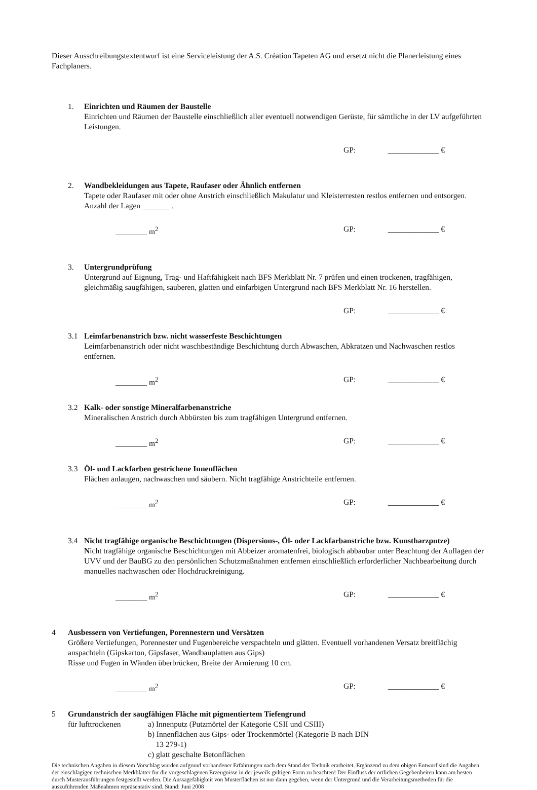Dieser Ausschreibungstextentwurf ist eine Serviceleistung der A.S. Création Tapeten AG und ersetzt nicht die Planerleistung eines Fachplaners.
1. Einrichten und Räumen der Baustelle
Einrichten und Räumen der Baustelle einschließlich aller eventuell notwendigen Gerüste, für sämtliche in der LV aufgeführten Leistungen.
GP: _____________ €
2. Wandbekleidungen aus Tapete, Raufaser oder Ähnlich entfernen
Tapete oder Raufaser mit oder ohne Anstrich einschließlich Makulatur und Kleisterresten restlos entfernen und entsorgen. Anzahl der Lagen _______ .
________ m<sup>2</sup> GP: _____________ €
3. Untergrundprüfung
Untergrund auf Eignung, Trag- und Haftfähigkeit nach BFS Merkblatt Nr. 7 prüfen und einen trockenen, tragfähigen, gleichmäßig saugfähigen, sauberen, glatten und einfarbigen Untergrund nach BFS Merkblatt Nr. 16 herstellen.
GP: _____________ €
3.1 Leimfarbenanstrich bzw. nicht wasserfeste Beschichtungen
Leimfarbenanstrich oder nicht waschbeständige Beschichtung durch Abwaschen, Abkratzen und Nachwaschen restlos entfernen.
________ m<sup>2</sup> GP: _____________ €
3.2 Kalk- oder sonstige Mineralfarbenanstriche
Mineralischen Anstrich durch Abbürsten bis zum tragfähigen Untergrund entfernen.
________ m<sup>2</sup> GP: _____________ €
3.3 Öl- und Lackfarben gestrichene Innenflächen
Flächen anlaugen, nachwaschen und säubern. Nicht tragfähige Anstrichteile entfernen.
________ m<sup>2</sup> GP: _____________ €
3.4 Nicht tragfähige organische Beschichtungen (Dispersions-, Öl- oder Lackfarbanstriche bzw. Kunstharzputze)
Nicht tragfähige organische Beschichtungen mit Abbeizer aromatenfrei, biologisch abbaubar unter Beachtung der Auflagen der UVV und der BauBG zu den persönlichen Schutzmaßnahmen entfernen einschließlich erforderlicher Nachbearbeitung durch manuelles nachwaschen oder Hochdruckreinigung.
________ m<sup>2</sup> GP: _____________ €
4 Ausbessern von Vertiefungen, Porennestern und Versätzen
Größere Vertiefungen, Porennester und Fugenbereiche verspachteln und glätten. Eventuell vorhandenen Versatz breitflächig anspachteln (Gipskarton, Gipsfaser, Wandbauplatten aus Gips)
Risse und Fugen in Wänden überbrücken, Breite der Armierung 10 cm.
________ m<sup>2</sup> GP: _____________ €
5 Grundanstrich der saugfähigen Fläche mit pigmentiertem Tiefengrund
für lufttrockenen
a) Innenputz (Putzmörtel der Kategorie CSII und CSIII)
b) Innenflächen aus Gips- oder Trockenmörtel (Kategorie B nach DIN
13 279-1)
c) glatt geschalte Betonflächen
Die technischen Angaben in diesem Vorschlag wurden aufgrund vorhandener Erfahrungen nach dem Stand der Technik erarbeitet. Ergänzend zu dem obigen Entwurf sind die Angaben der einschlägigen technischen Merkblätter für die vorgeschlagenen Erzeugnisse in der jeweils gültigen Form zu beachten! Der Einfluss der örtlichen Gegebenheiten kann am besten durch Musterausführungen festgestellt werden. Die Aussagefähigkeit von Musterflächen ist nur dann gegeben, wenn der Untergrund und die Verarbeitungsmethoden für die auszuführenden Maßnahmen repräsentativ sind. Stand: Juni 2008